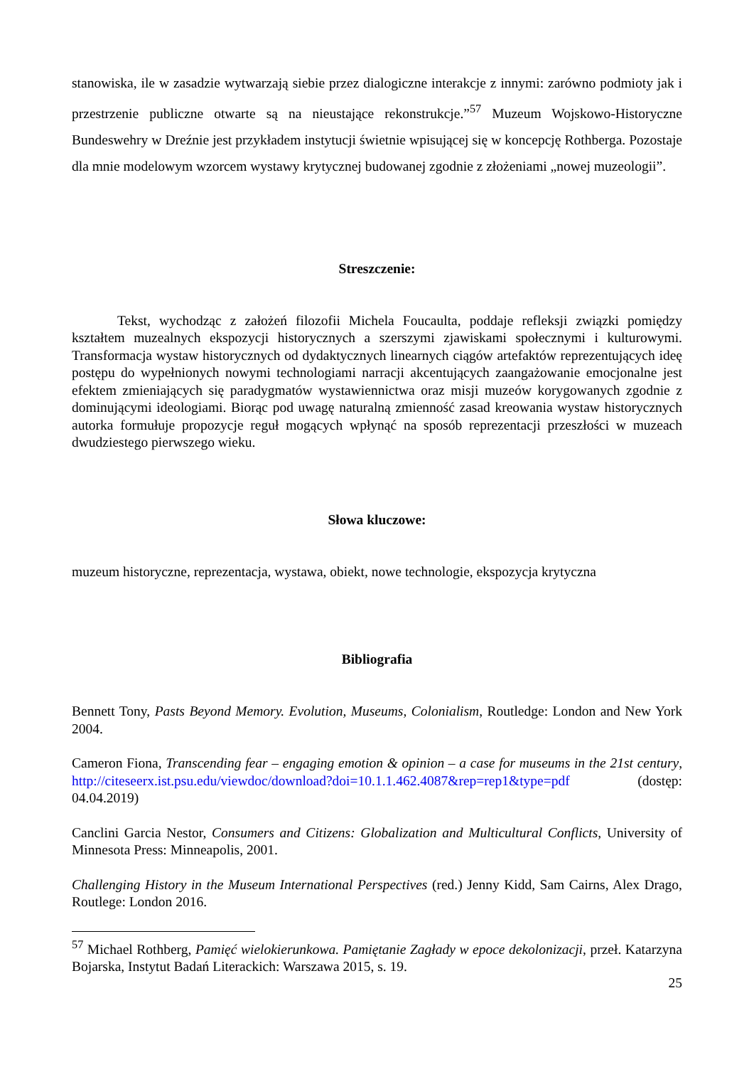stanowiska, ile w zasadzie wytwarzają siebie przez dialogiczne interakcje z innymi: zarówno podmioty jak i przestrzenie publiczne otwarte są na nieustające rekonstrukcje.”<sup>57</sup> Muzeum Wojskowo-Historyczne Bundeswehry w Dreźnie jest przykładem instytucji świetnie wpisującej się w koncepcję Rothberga. Pozostaje dla mnie modelowym wzorcem wystawy krytycznej budowanej zgodnie z złożeniami „nowej muzeologii”.
Streszczenie:
Tekst, wychodząc z założeń filozofii Michela Foucaulta, poddaje refleksji związki pomiędzy kształtem muzealnych ekspozycji historycznych a szerszymi zjawiskami społecznymi i kulturowymi. Transformacja wystaw historycznych od dydaktycznych linearnych ciągów artefaktów reprezentujących ideę postępu do wypełnionych nowymi technologiami narracji akcentujących zaangażowanie emocjonalne jest efektem zmieniających się paradygmatów wystawiennictwa oraz misji muzeów korygowanych zgodnie z dominującymi ideologiami. Biorąc pod uwagę naturalną zmienność zasad kreowania wystaw historycznych autorka formułuje propozycje reguł mogących wpłynąć na sposób reprezentacji przeszłości w muzeach dwudziestego pierwszego wieku.
Słowa kluczowe:
muzeum historyczne, reprezentacja, wystawa, obiekt, nowe technologie, ekspozycja krytyczna
Bibliografia
Bennett Tony, Pasts Beyond Memory. Evolution, Museums, Colonialism, Routledge: London and New York 2004.
Cameron Fiona, Transcending fear – engaging emotion & opinion – a case for museums in the 21st century, http://citeseerx.ist.psu.edu/viewdoc/download?doi=10.1.1.462.4087&rep=rep1&type=pdf (dostęp: 04.04.2019)
Canclini Garcia Nestor, Consumers and Citizens: Globalization and Multicultural Conflicts, University of Minnesota Press: Minneapolis, 2001.
Challenging History in the Museum International Perspectives (red.) Jenny Kidd, Sam Cairns, Alex Drago, Routlege: London 2016.
<sup>57</sup> Michael Rothberg, Pamięć wielokierunkowa. Pamiętanie Zagłady w epoce dekolonizacji, przeł. Katarzyna Bojarska, Instytut Badań Literackich: Warszawa 2015, s. 19.
25